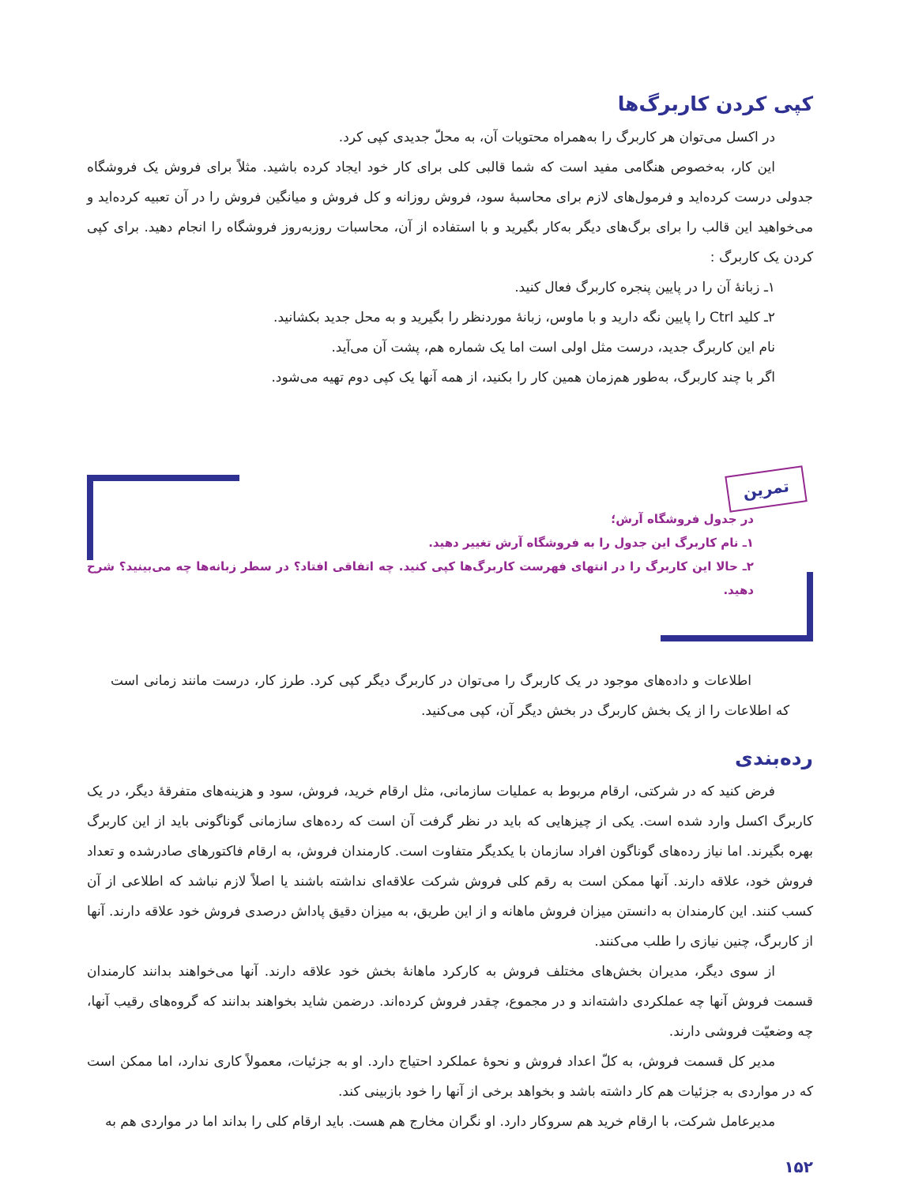کپی کردن کاربرگ‌ها
در اکسل می‌توان هر کاربرگ را به‌همراه محتویات آن، به محلّ جدیدی کپی کرد.
این کار، به‌خصوص هنگامی مفید است که شما قالبی کلی برای کار خود ایجاد کرده باشید. مثلاً برای فروش یک فروشگاه جدولی درست کرده‌اید و فرمول‌های لازم برای محاسبهٔ سود، فروش روزانه و کل فروش و میانگین فروش را در آن تعبیه کرده‌اید و می‌خواهید این قالب را برای برگ‌های دیگر به‌کار بگیرید و با استفاده از آن، محاسبات روزبه‌روز فروشگاه را انجام دهید. برای کپی کردن یک کاربرگ :
۱ـ زبانهٔ آن را در پایین پنجره کاربرگ فعال کنید.
۲ـ کلید Ctrl را پایین نگه دارید و با ماوس، زبانهٔ موردنظر را بگیرید و به محل جدید بکشانید.
نام این کاربرگ جدید، درست مثل اولی است اما یک شماره هم، پشت آن می‌آید.
اگر با چند کاربرگ، به‌طور هم‌زمان همین کار را بکنید، از همه آنها یک کپی دوم تهیه می‌شود.
تمرین
در جدول فروشگاه آرش؛
۱ـ نام کاربرگ این جدول را به فروشگاه آرش تغییر دهید.
۲ـ حالا این کاربرگ را در انتهای فهرست کاربرگ‌ها کپی کنید. چه اتفاقی افتاد؟ در سطر زبانه‌ها چه می‌بینید؟ شرح دهید.
اطلاعات و داده‌های موجود در یک کاربرگ را می‌توان در کاربرگ دیگر کپی کرد. طرز کار، درست مانند زمانی است که اطلاعات را از یک بخش کاربرگ در بخش دیگر آن، کپی می‌کنید.
رده‌بندی
فرض کنید که در شرکتی، ارقام مربوط به عملیات سازمانی، مثل ارقام خرید، فروش، سود و هزینه‌های متفرقهٔ دیگر، در یک کاربرگ اکسل وارد شده است. یکی از چیزهایی که باید در نظر گرفت آن است که رده‌های سازمانی گوناگونی باید از این کاربرگ بهره بگیرند. اما نیاز رده‌های گوناگون افراد سازمان با یکدیگر متفاوت است. کارمندان فروش، به ارقام فاکتورهای صادرشده و تعداد فروش خود، علاقه دارند. آنها ممکن است به رقم کلی فروش شرکت علاقه‌ای نداشته باشند یا اصلاً لازم نباشد که اطلاعی از آن کسب کنند. این کارمندان به دانستن میزان فروش ماهانه و از این طریق، به میزان دقیق پاداش درصدی فروش خود علاقه دارند. آنها از کاربرگ، چنین نیازی را طلب می‌کنند.
از سوی دیگر، مدیران بخش‌های مختلف فروش به کارکرد ماهانهٔ بخش خود علاقه دارند. آنها می‌خواهند بدانند کارمندان قسمت فروش آنها چه عملکردی داشته‌اند و در مجموع، چقدر فروش کرده‌اند. درضمن شاید بخواهند بدانند که گروه‌های رقیب آنها، چه وضعیّت فروشی دارند.
مدیر کل قسمت فروش، به کلّ اعداد فروش و نحوهٔ عملکرد احتیاج دارد. او به جزئیات، معمولاً کاری ندارد، اما ممکن است که در مواردی به جزئیات هم کار داشته باشد و بخواهد برخی از آنها را خود بازبینی کند.
مدیرعامل شرکت، با ارقام خرید هم سروکار دارد. او نگران مخارج هم هست. باید ارقام کلی را بداند اما در مواردی هم به
۱۵۲